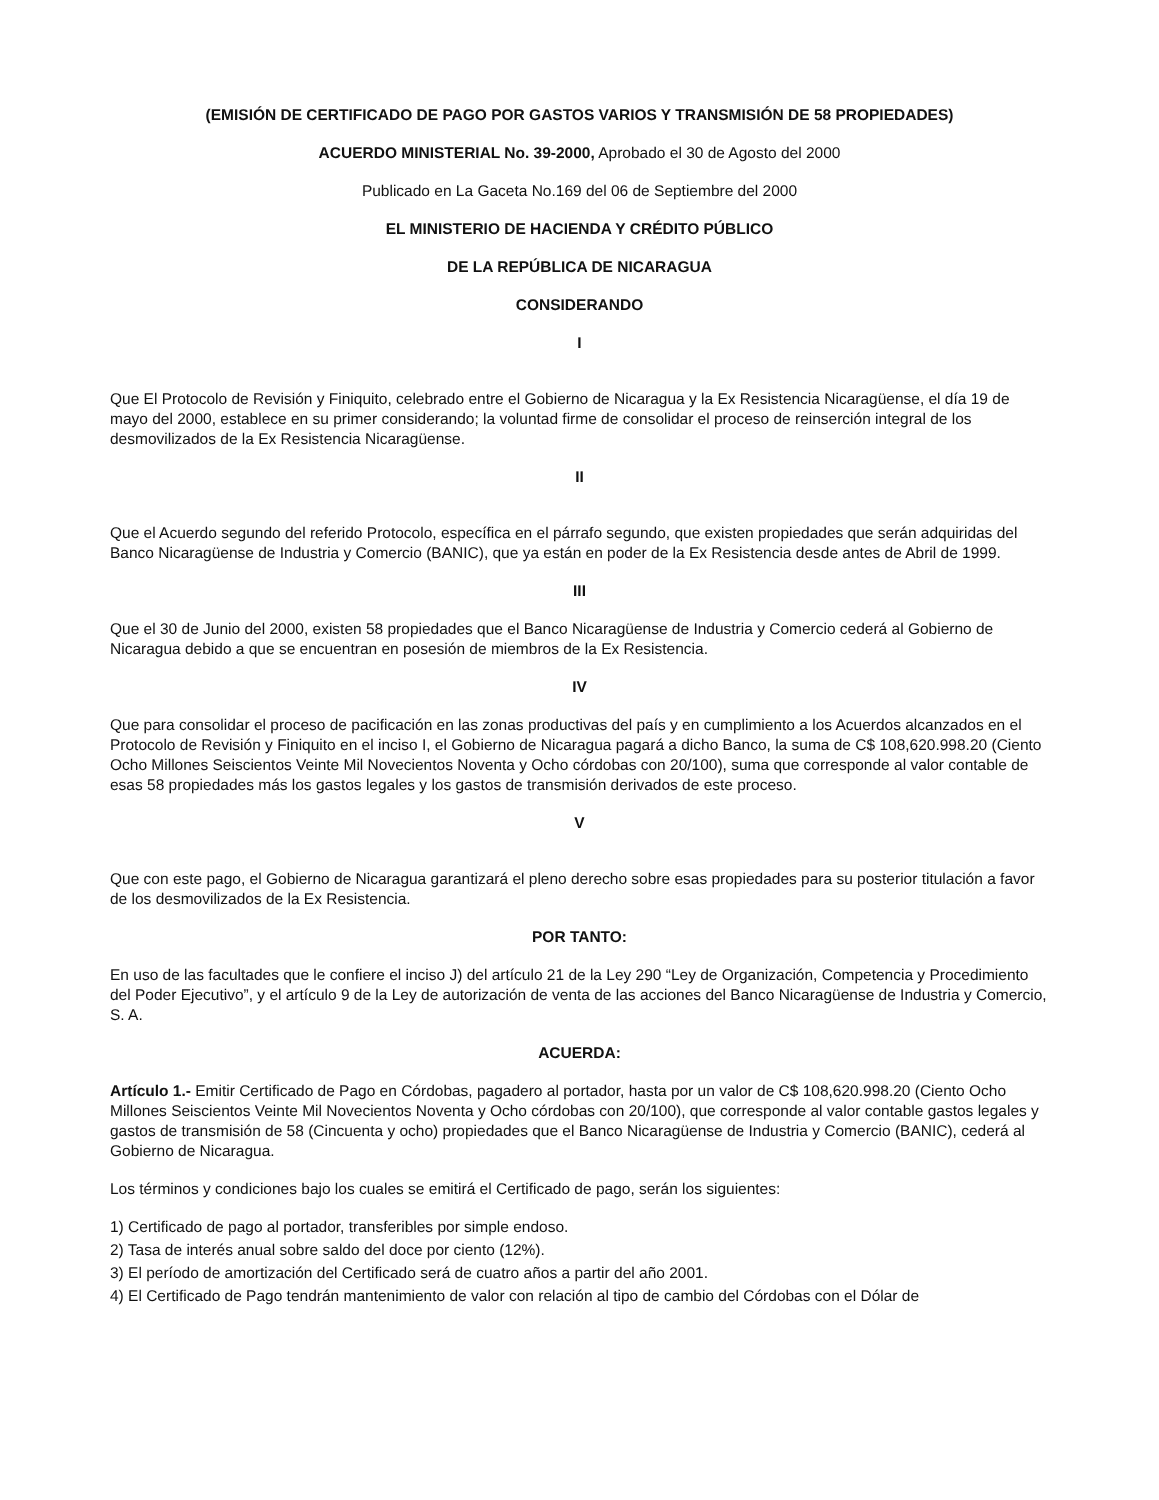(EMISIÓN DE CERTIFICADO DE PAGO POR GASTOS VARIOS Y TRANSMISIÓN DE 58 PROPIEDADES)
ACUERDO MINISTERIAL No. 39-2000, Aprobado el 30 de Agosto del 2000
Publicado en La Gaceta No.169 del 06 de Septiembre del 2000
EL MINISTERIO DE HACIENDA Y CRÉDITO PÚBLICO
DE LA REPÚBLICA DE NICARAGUA
CONSIDERANDO
I
Que El Protocolo de Revisión y Finiquito, celebrado entre el Gobierno de Nicaragua y la Ex Resistencia Nicaragüense, el día 19 de mayo del 2000, establece en su primer considerando; la voluntad firme de consolidar el proceso de reinserción integral de los desmovilizados de la Ex Resistencia Nicaragüense.
II
Que el Acuerdo segundo del referido Protocolo, específica en el párrafo segundo, que existen propiedades que serán adquiridas del Banco Nicaragüense de Industria y Comercio (BANIC), que ya están en poder de la Ex Resistencia desde antes de Abril de 1999.
III
Que el 30 de Junio del 2000, existen 58 propiedades que el Banco Nicaragüense de Industria y Comercio cederá al Gobierno de Nicaragua debido a que se encuentran en posesión de miembros de la Ex Resistencia.
IV
Que para consolidar el proceso de pacificación en las zonas productivas del país y en cumplimiento a los Acuerdos alcanzados en el Protocolo de Revisión y Finiquito en el inciso I, el Gobierno de Nicaragua pagará a dicho Banco, la suma de C$ 108,620.998.20 (Ciento Ocho Millones Seiscientos Veinte Mil Novecientos Noventa y Ocho córdobas con 20/100), suma que corresponde al valor contable de esas 58 propiedades más los gastos legales y los gastos de transmisión derivados de este proceso.
V
Que con este pago, el Gobierno de Nicaragua garantizará el pleno derecho sobre esas propiedades para su posterior titulación a favor de los desmovilizados de la Ex Resistencia.
POR TANTO:
En uso de las facultades que le confiere el inciso J) del artículo 21 de la Ley 290 “Ley de Organización, Competencia y Procedimiento del Poder Ejecutivo”, y el artículo 9 de la Ley de autorización de venta de las acciones del Banco Nicaragüense de Industria y Comercio, S. A.
ACUERDA:
Artículo 1.- Emitir Certificado de Pago en Córdobas, pagadero al portador, hasta por un valor de C$ 108,620.998.20 (Ciento Ocho Millones Seiscientos Veinte Mil Novecientos Noventa y Ocho córdobas con 20/100), que corresponde al valor contable gastos legales y gastos de transmisión de 58 (Cincuenta y ocho) propiedades que el Banco Nicaragüense de Industria y Comercio (BANIC), cederá al Gobierno de Nicaragua.
Los términos y condiciones bajo los cuales se emitirá el Certificado de pago, serán los siguientes:
1) Certificado de pago al portador, transferibles por simple endoso.
2) Tasa de interés anual sobre saldo del doce por ciento (12%).
3) El período de amortización del Certificado será de cuatro años a partir del año 2001.
4) El Certificado de Pago tendrán mantenimiento de valor con relación al tipo de cambio del Córdobas con el Dólar de